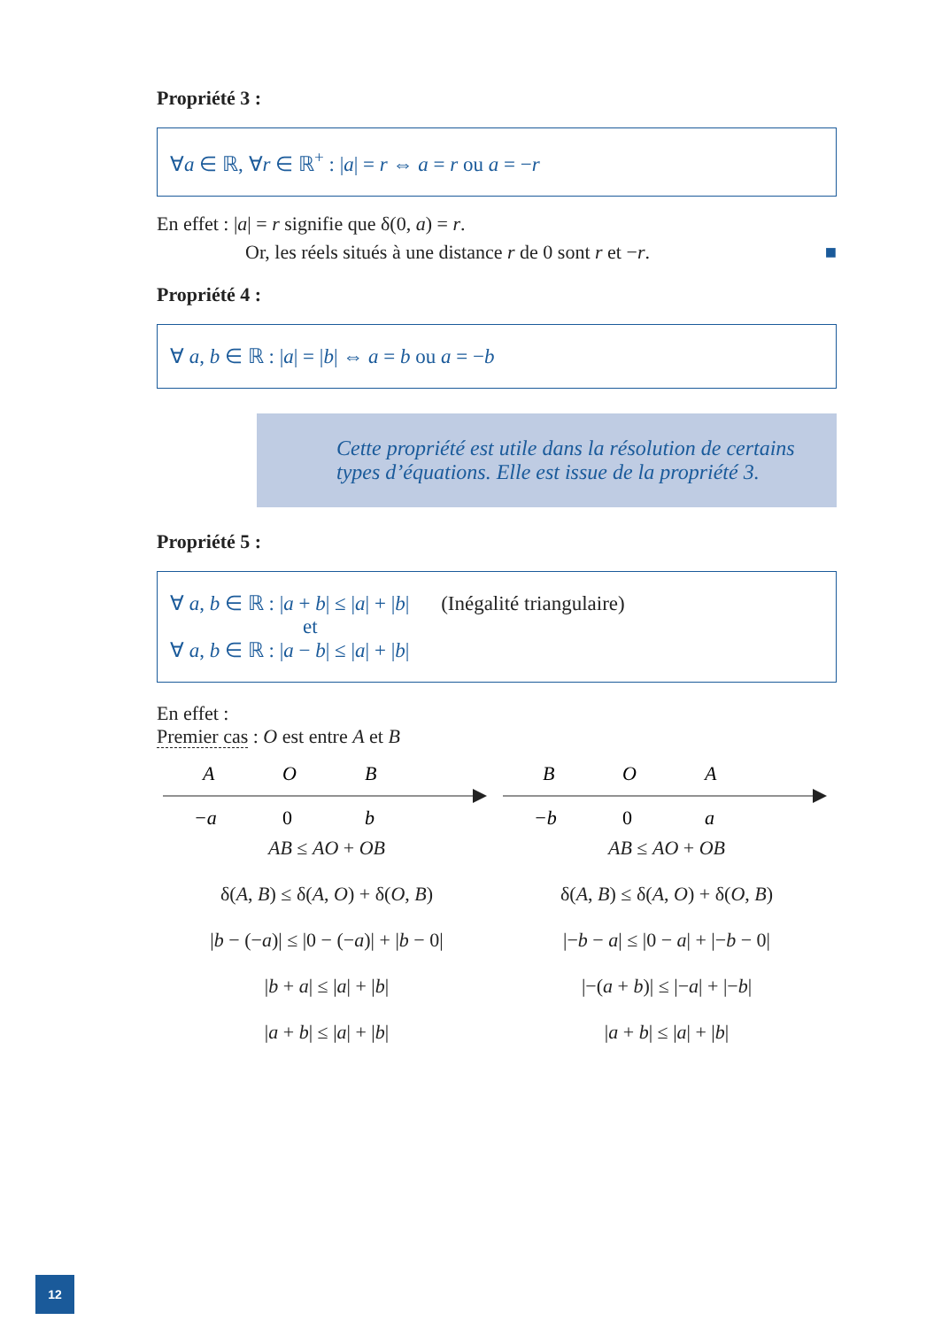Propriété 3 :
∀a ∈ ℝ, ∀r ∈ ℝ<sup>+</sup> : |a| = r ⇔ a = r ou a = −r
En effet : |a| = r signifie que δ(0, a) = r.
Or, les réels situés à une distance r de 0 sont r et −r. ■
Propriété 4 :
∀ a, b ∈ ℝ : |a| = |b| ⇔ a = b ou a = −b
Cette propriété est utile dans la résolution de certains types d’équations. Elle est issue de la propriété 3.
Propriété 5 :
∀ a, b ∈ ℝ : |a + b| ≤ |a| + |b| (Inégalité triangulaire)
et
∀ a, b ∈ ℝ : |a − b| ≤ |a| + |b|
En effet :
Premier cas : O est entre A et B
A
O
B
−a
0
b
AB ≤ AO + OB
δ(A, B) ≤ δ(A, O) + δ(O, B)
|b − (−a)| ≤ |0 − (−a)| + |b − 0|
|b + a| ≤ |a| + |b|
|a + b| ≤ |a| + |b|
B
O
A
−b
0
a
AB ≤ AO + OB
δ(A, B) ≤ δ(A, O) + δ(O, B)
|−b − a| ≤ |0 − a| + |−b − 0|
|−(a + b)| ≤ |−a| + |−b|
|a + b| ≤ |a| + |b|
12